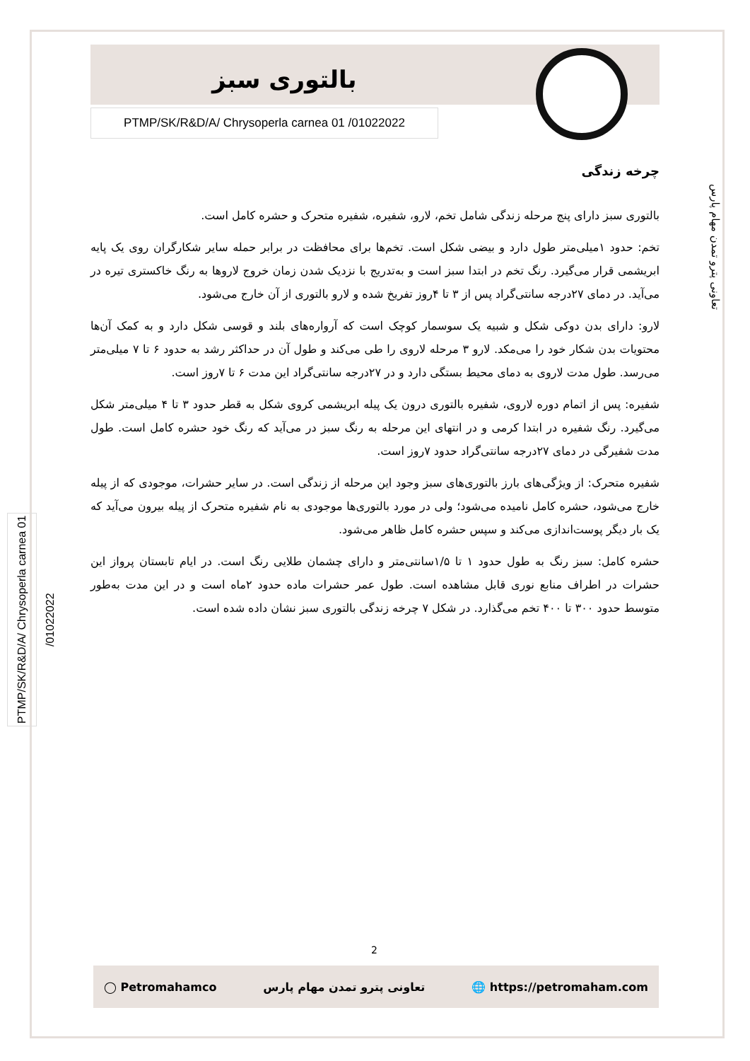بالتوری سبز
PTMP/SK/R&D/A/ Chrysoperla carnea 01 /01022022
تعاونی پترو تمدن مهام پارس
PTMP/SK/R&D/A/ Chrysoperla carnea 01 /01022022
چرخه زندگی
بالتوری سبز دارای پنج مرحله زندگی شامل تخم، لارو، شفیره، شفیره متحرک و حشره کامل است.
تخم: حدود ۱میلی‌متر طول دارد و بیضی شکل است. تخم‌ها برای محافظت در برابر حمله سایر شکارگران روی یک پایه ابریشمی قرار می‌گیرد. رنگ تخم در ابتدا سبز است و به‌تدریج با نزدیک شدن زمان خروج لاروها به رنگ خاکستری تیره در می‌آید. در دمای ۲۷درجه سانتی‌گراد پس از ۳ تا ۴روز تفریخ شده و لارو بالتوری از آن خارج می‌شود.
لارو: دارای بدن دوکی شکل و شبیه یک سوسمار کوچک است که آرواره‌های بلند و قوسی شکل دارد و به کمک آن‌ها محتویات بدن شکار خود را می‌مکد. لارو ۳ مرحله لاروی را طی می‌کند و طول آن در حداکثر رشد به حدود ۶ تا ۷ میلی‌متر می‌رسد. طول مدت لاروی به دمای محیط بستگی دارد و در ۲۷درجه سانتی‌گراد این مدت ۶ تا ۷روز است.
شفیره: پس از اتمام دوره لاروی، شفیره بالتوری درون یک پیله ابریشمی کروی شکل به قطر حدود ۳ تا ۴ میلی‌متر شکل می‌گیرد. رنگ شفیره در ابتدا کرمی و در انتهای این مرحله به رنگ سبز در می‌آید که رنگ خود حشره کامل است. طول مدت شفیرگی در دمای ۲۷درجه سانتی‌گراد حدود ۷روز است.
شفیره متحرک: از ویژگی‌های بارز بالتوری‌های سبز وجود این مرحله از زندگی است. در سایر حشرات، موجودی که از پیله خارج می‌شود، حشره کامل نامیده می‌شود؛ ولی در مورد بالتوری‌ها موجودی به نام شفیره متحرک از پیله بیرون می‌آید که یک بار دیگر پوست‌اندازی می‌کند و سپس حشره کامل ظاهر می‌شود.
حشره کامل: سبز رنگ به طول حدود ۱ تا ۱/۵سانتی‌متر و دارای چشمان طلایی رنگ است. در ایام تابستان پرواز این حشرات در اطراف منابع نوری قابل مشاهده است. طول عمر حشرات ماده حدود ۲ماه است و در این مدت به‌طور متوسط حدود ۳۰۰ تا ۴۰۰ تخم می‌گذارد. در شکل ۷ چرخه زندگی بالتوری سبز نشان داده شده است.
2
◯ Petromahamco تعاونی پترو تمدن مهام پارس 🌐 https://petromaham.com